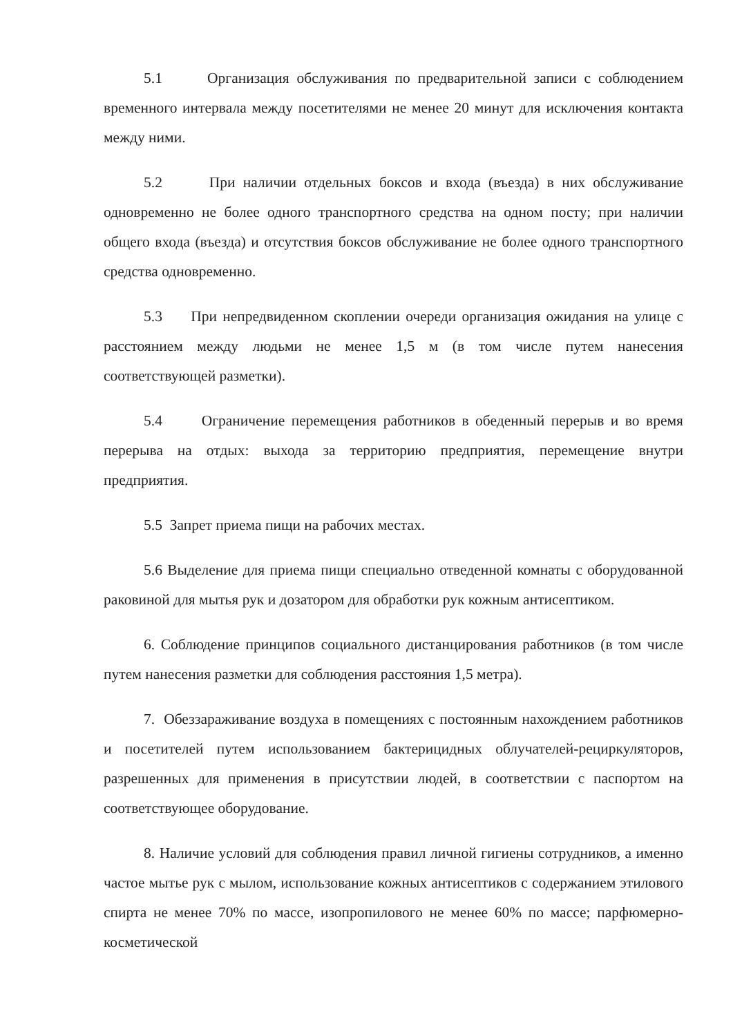5.1 Организация обслуживания по предварительной записи с соблюдением временного интервала между посетителями не менее 20 минут для исключения контакта между ними.
5.2 При наличии отдельных боксов и входа (въезда) в них обслуживание одновременно не более одного транспортного средства на одном посту; при наличии общего входа (въезда) и отсутствия боксов обслуживание не более одного транспортного средства одновременно.
5.3 При непредвиденном скоплении очереди организация ожидания на улице с расстоянием между людьми не менее 1,5 м (в том числе путем нанесения соответствующей разметки).
5.4 Ограничение перемещения работников в обеденный перерыв и во время перерыва на отдых: выхода за территорию предприятия, перемещение внутри предприятия.
5.5 Запрет приема пищи на рабочих местах.
5.6 Выделение для приема пищи специально отведенной комнаты с оборудованной раковиной для мытья рук и дозатором для обработки рук кожным антисептиком.
6. Соблюдение принципов социального дистанцирования работников (в том числе путем нанесения разметки для соблюдения расстояния 1,5 метра).
7. Обеззараживание воздуха в помещениях с постоянным нахождением работников и посетителей путем использованием бактерицидных облучателей-рециркуляторов, разрешенных для применения в присутствии людей, в соответствии с паспортом на соответствующее оборудование.
8. Наличие условий для соблюдения правил личной гигиены сотрудников, а именно частое мытье рук с мылом, использование кожных антисептиков с содержанием этилового спирта не менее 70% по массе, изопропилового не менее 60% по массе; парфюмерно-косметической